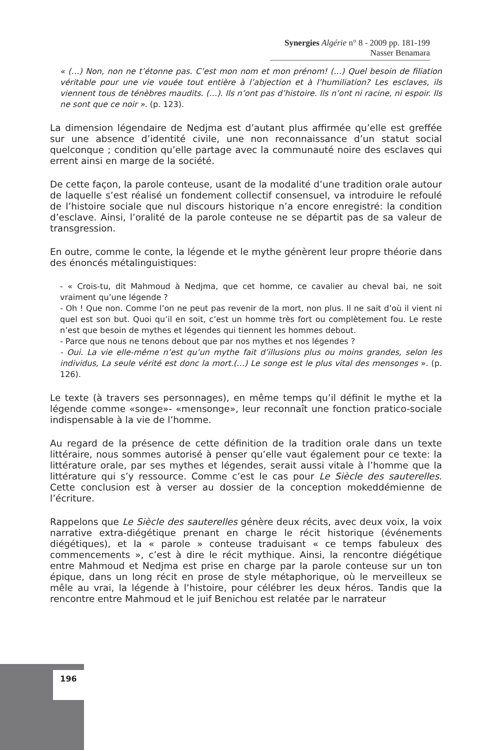Synergies Algérie n° 8 - 2009 pp. 181-199
Nasser Benamara
« (…) Non, non ne t’étonne pas. C’est mon nom et mon prénom! (…) Quel besoin de filiation véritable pour une vie vouée tout entière à l’abjection et à l’humiliation? Les esclaves, ils viennent tous de ténèbres maudits. (…). Ils n’ont pas d’histoire. Ils n’ont ni racine, ni espoir. Ils ne sont que ce noir ». (p. 123).
La dimension légendaire de Nedjma est d’autant plus affirmée qu’elle est greffée sur une absence d’identité civile, une non reconnaissance d’un statut social quelconque ; condition qu’elle partage avec la communauté noire des esclaves qui errent ainsi en marge de la société.
De cette façon, la parole conteuse, usant de la modalité d’une tradition orale autour de laquelle s’est réalisé un fondement collectif consensuel, va introduire le refoulé de l’histoire sociale que nul discours historique n’a encore enregistré: la condition d’esclave. Ainsi, l’oralité de la parole conteuse ne se départit pas de sa valeur de transgression.
En outre, comme le conte, la légende et le mythe génèrent leur propre théorie dans des énoncés métalinguistiques:
- « Crois-tu, dit Mahmoud à Nedjma, que cet homme, ce cavalier au cheval bai, ne soit vraiment qu’une légende ?
- Oh ! Que non. Comme l’on ne peut pas revenir de la mort, non plus. Il ne sait d’où il vient ni quel est son but. Quoi qu’il en soit, c’est un homme très fort ou complètement fou. Le reste n’est que besoin de mythes et légendes qui tiennent les hommes debout.
- Parce que nous ne tenons debout que par nos mythes et nos légendes ?
- Oui. La vie elle-même n’est qu’un mythe fait d’illusions plus ou moins grandes, selon les individus, La seule vérité est donc la mort.(…) Le songe est le plus vital des mensonges ». (p. 126).
Le texte (à travers ses personnages), en même temps qu’il définit le mythe et la légende comme «songe»- «mensonge», leur reconnaît une fonction pratico-sociale indispensable à la vie de l’homme.
Au regard de la présence de cette définition de la tradition orale dans un texte littéraire, nous sommes autorisé à penser qu’elle vaut également pour ce texte: la littérature orale, par ses mythes et légendes, serait aussi vitale à l’homme que la littérature qui s’y ressource. Comme c’est le cas pour Le Siècle des sauterelles. Cette conclusion est à verser au dossier de la conception mokeddémienne de l’écriture.
Rappelons que Le Siècle des sauterelles génère deux récits, avec deux voix, la voix narrative extra-diégétique prenant en charge le récit historique (événements diégétiques), et la « parole » conteuse traduisant « ce temps fabuleux des commencements », c’est à dire le récit mythique. Ainsi, la rencontre diégétique entre Mahmoud et Nedjma est prise en charge par la parole conteuse sur un ton épique, dans un long récit en prose de style métaphorique, où le merveilleux se mêle au vrai, la légende à l’histoire, pour célébrer les deux héros. Tandis que la rencontre entre Mahmoud et le juif Benichou est relatée par le narrateur
196